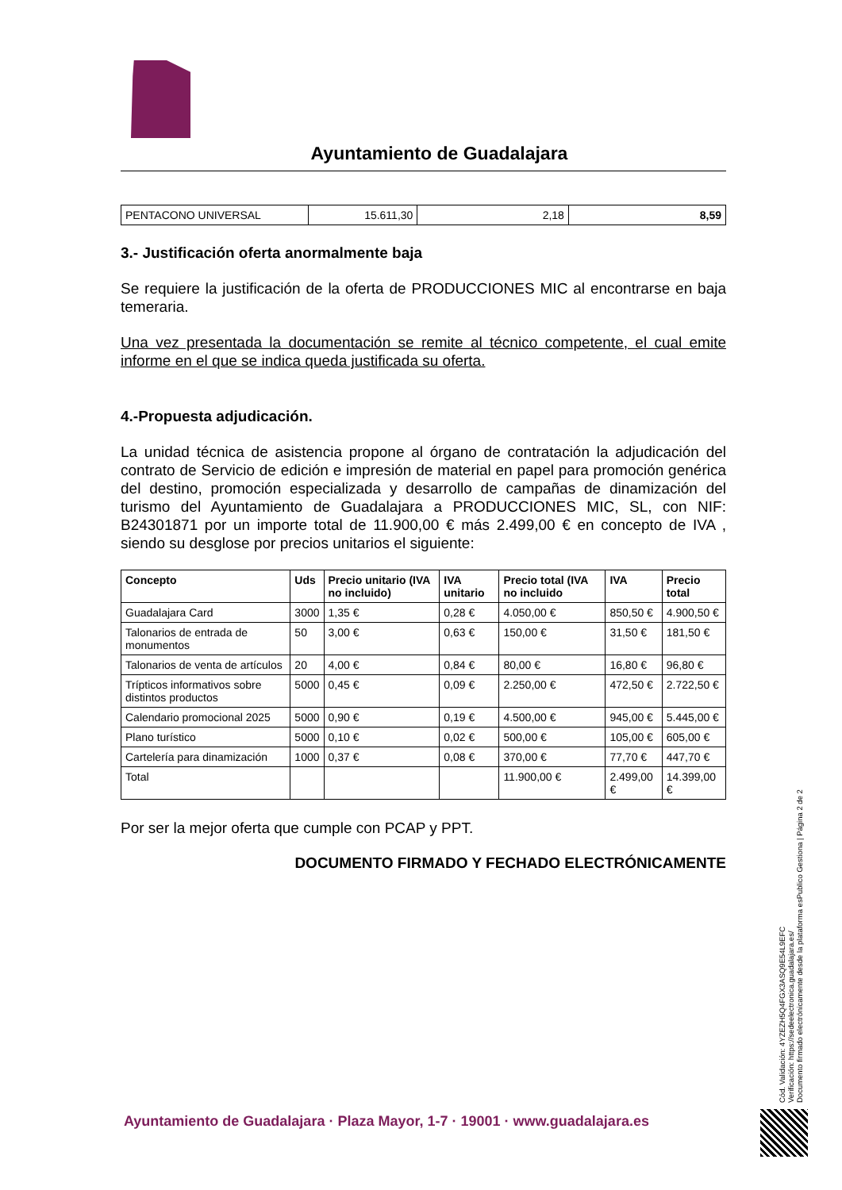Ayuntamiento de Guadalajara
| PENTACONO UNIVERSAL | 15.611,30 | 2,18 | 8,59 |
3.- Justificación oferta anormalmente baja
Se requiere la justificación de la oferta de PRODUCCIONES MIC al encontrarse en baja temeraria.
Una vez presentada la documentación se remite al técnico competente, el cual emite informe en el que se indica queda justificada su oferta.
4.-Propuesta adjudicación.
La unidad técnica de asistencia propone al órgano de contratación la adjudicación del contrato de Servicio de edición e impresión de material en papel para promoción genérica del destino, promoción especializada y desarrollo de campañas de dinamización del turismo del Ayuntamiento de Guadalajara a PRODUCCIONES MIC, SL, con NIF: B24301871 por un importe total de 11.900,00 € más 2.499,00 € en concepto de IVA , siendo su desglose por precios unitarios el siguiente:
| Concepto | Uds | Precio unitario (IVA no incluido) | IVA unitario | Precio total (IVA no incluido | IVA | Precio total |
| --- | --- | --- | --- | --- | --- | --- |
| Guadalajara Card | 3000 | 1,35 € | 0,28 € | 4.050,00 € | 850,50 € | 4.900,50 € |
| Talonarios de entrada de monumentos | 50 | 3,00 € | 0,63 € | 150,00 € | 31,50 € | 181,50 € |
| Talonarios de venta de artículos | 20 | 4,00 € | 0,84 € | 80,00 € | 16,80 € | 96,80 € |
| Trípticos informativos sobre distintos productos | 5000 | 0,45 € | 0,09 € | 2.250,00 € | 472,50 € | 2.722,50 € |
| Calendario promocional 2025 | 5000 | 0,90 € | 0,19 € | 4.500,00 € | 945,00 € | 5.445,00 € |
| Plano turístico | 5000 | 0,10 € | 0,02 € | 500,00 € | 105,00 € | 605,00 € |
| Cartelería para dinamización | 1000 | 0,37 € | 0,08 € | 370,00 € | 77,70 € | 447,70 € |
| Total | | | | 11.900,00 € | 2.499,00 € | 14.399,00 € |
Por ser la mejor oferta que cumple con PCAP y PPT.
DOCUMENTO FIRMADO Y FECHADO ELECTRÓNICAMENTE
Cód. Validación: 4YZEZH5Q4FGX3ASQ9E54L9EFC
Verificación: https://sedeelectronica.guadalajara.es/
Documento firmado electrónicamente desde la plataforma esPublico Gestiona | Página 2 de 2
Ayuntamiento de Guadalajara · Plaza Mayor, 1-7 · 19001 · www.guadalajara.es